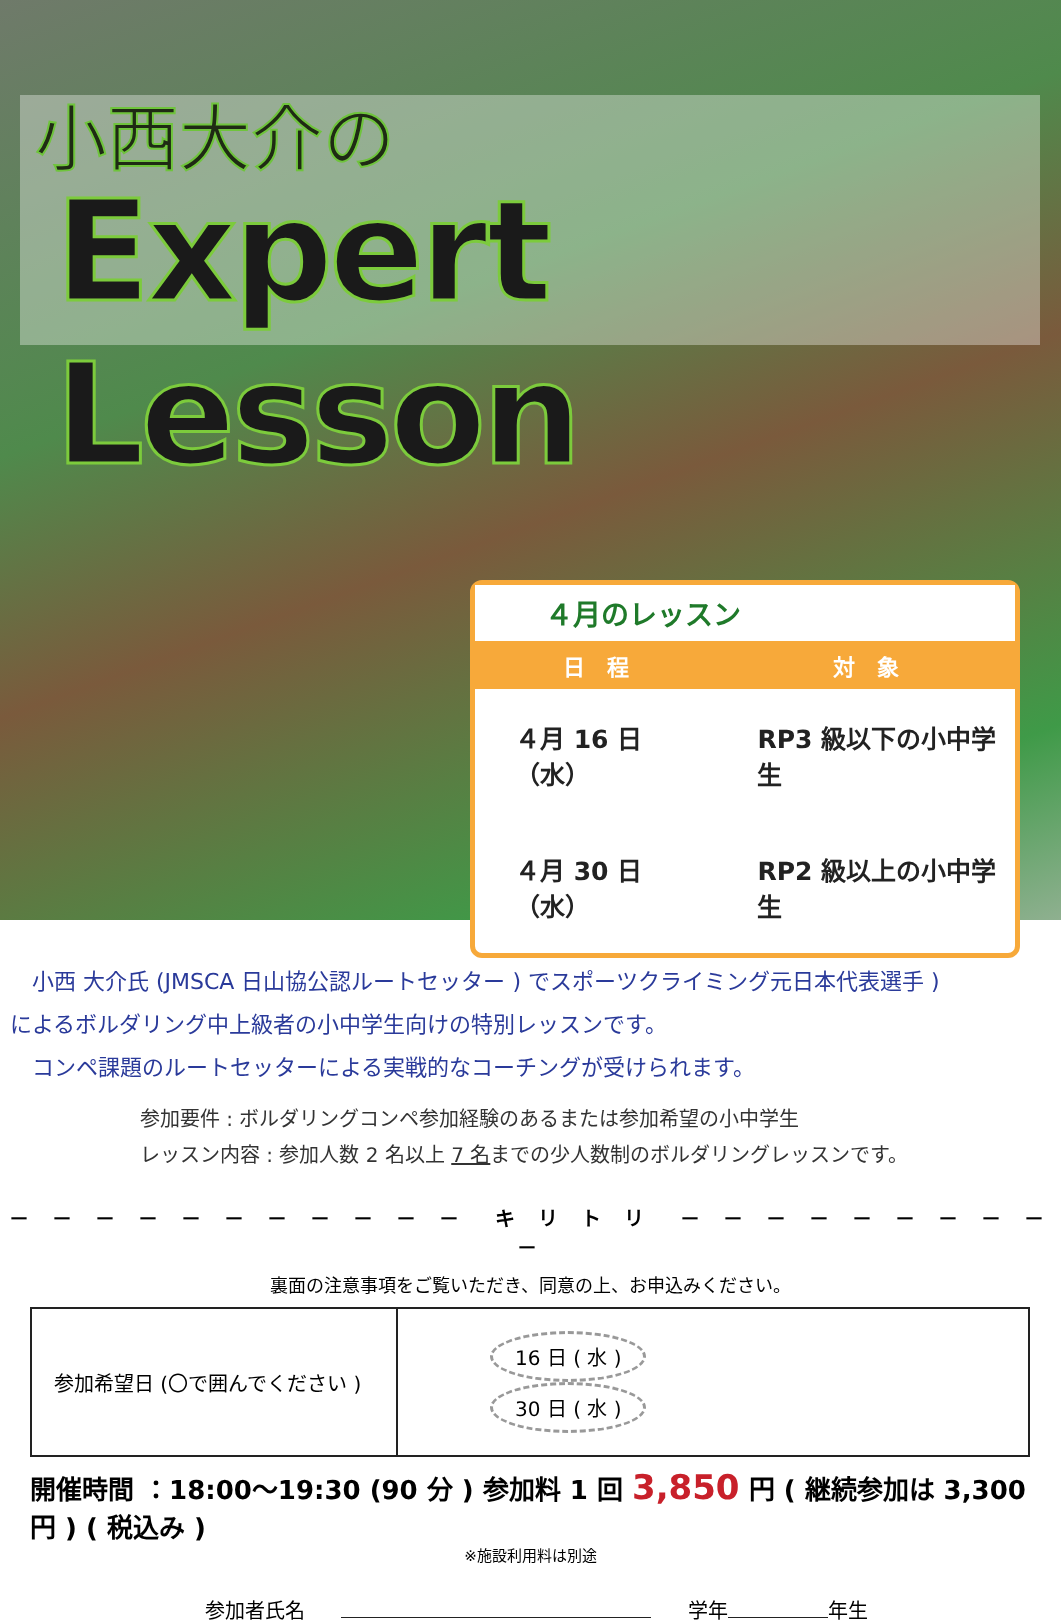小西大介の
Expert Lesson
４月のレッスン
| 日 程 | 対 象 |
| --- | --- |
| ４月 16 日（水） | RP3 級以下の小中学生 |
| ４月 30 日（水） | RP2 級以上の小中学生 |
　小西 大介氏 (JMSCA 日山協公認ルートセッター ) でスポーツクライミング元日本代表選手 )
によるボルダリング中上級者の小中学生向けの特別レッスンです。
　コンペ課題のルートセッターによる実戦的なコーチングが受けられます。
参加要件 : ボルダリングコンペ参加経験のあるまたは参加希望の小中学生
レッスン内容 : 参加人数 2 名以上 7 名までの少人数制のボルダリングレッスンです。
－ － － － － － － － － － －　キ リ ト リ　－ － － － － － － － － －
裏面の注意事項をご覧いただき、同意の上、お申込みください。
| 参加希望日 (〇で囲んでください ) | 16 日 ( 水 ) 30 日 ( 水 ) |
開催時間 ：18:00～19:30 (90 分 ) 参加料 1 回 3,850 円 ( 継続参加は 3,300 円 ) ( 税込み )
※施設利用料は別途
参加者氏名 学年 年生